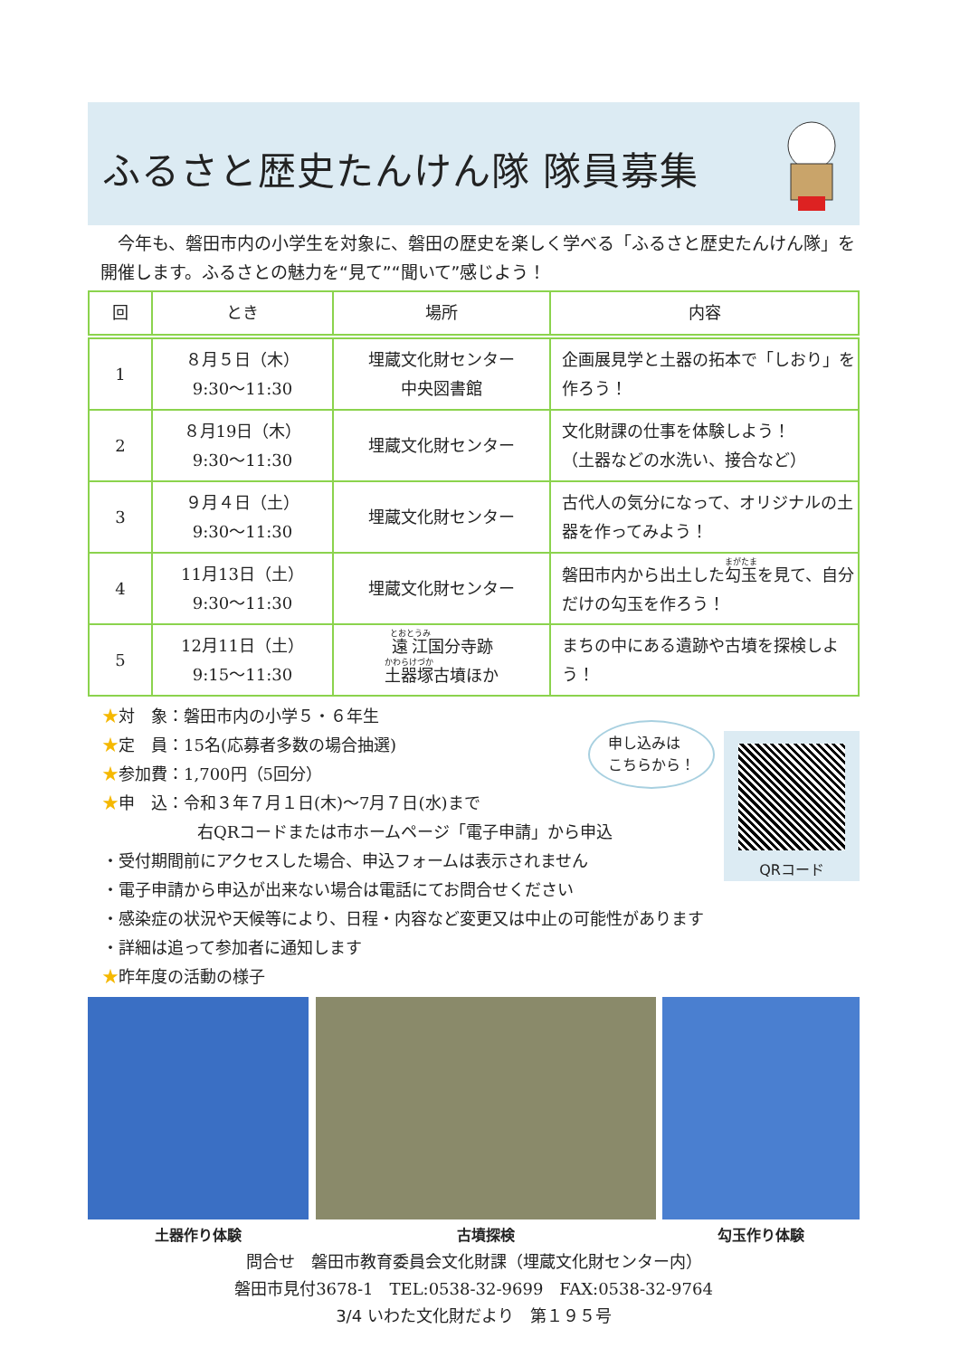ふるさと歴史たんけん隊 隊員募集
　今年も、磐田市内の小学生を対象に、磐田の歴史を楽しく学べる「ふるさと歴史たんけん隊」を開催します。ふるさとの魅力を“見て”“聞いて”感じよう！
| 回 | とき | 場所 | 内容 |
| --- | --- | --- | --- |
| 1 | ８月５日（木） 9:30～11:30 | 埋蔵文化財センター 中央図書館 | 企画展見学と土器の拓本で「しおり」を作ろう！ |
| 2 | ８月19日（木） 9:30～11:30 | 埋蔵文化財センター | 文化財課の仕事を体験しよう！ （土器などの水洗い、接合など） |
| 3 | ９月４日（土） 9:30～11:30 | 埋蔵文化財センター | 古代人の気分になって、オリジナルの土器を作ってみよう！ |
| 4 | 11月13日（土） 9:30～11:30 | 埋蔵文化財センター | 磐田市内から出土した 勾玉 を見て、自分だけの勾玉を作ろう！ |
| 5 | 12月11日（土） 9:15～11:30 | 遠江 国分寺跡 土器塚 古墳ほか | まちの中にある遺跡や古墳を探検しよう！ |
★対　象：磐田市内の小学５・６年生
★定　員：15名(応募者多数の場合抽選)
★参加費：1,700円（5回分）
★申　込：令和３年７月１日(木)～7月７日(水)まで
右QRコードまたは市ホームページ「電子申請」から申込
・受付期間前にアクセスした場合、申込フォームは表示されません
・電子申請から申込が出来ない場合は電話にてお問合せください
・感染症の状況や天候等により、日程・内容など変更又は中止の可能性があります
・詳細は追って参加者に通知します
★昨年度の活動の様子
申し込みは
こちらから！
QRコード
土器作り体験 古墳探検 勾玉作り体験
問合せ　磐田市教育委員会文化財課（埋蔵文化財センター内）
磐田市見付3678-1　TEL:0538-32-9699　FAX:0538-32-9764
3/4 いわた文化財だより　第１９５号